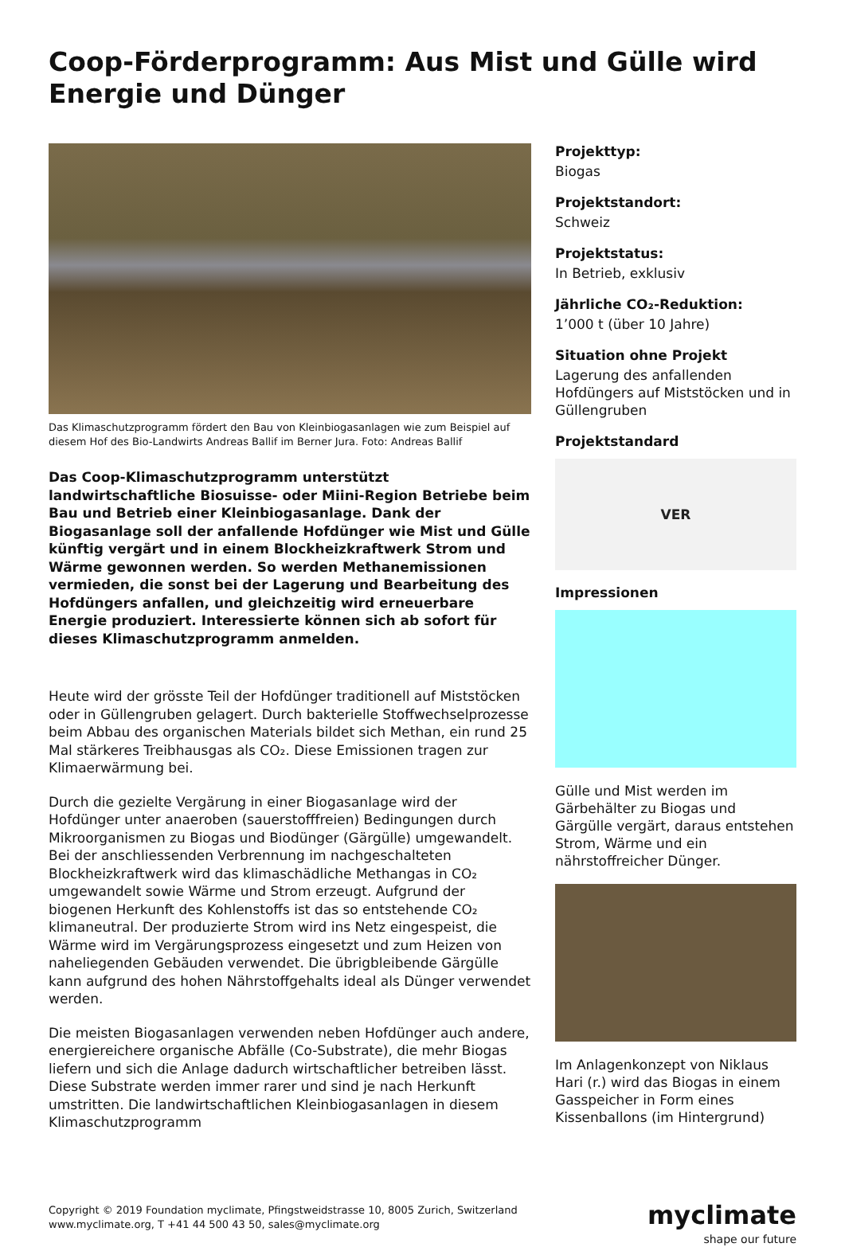Coop-Förderprogramm: Aus Mist und Gülle wird Energie und Dünger
Das Klimaschutzprogramm fördert den Bau von Kleinbiogasanlagen wie zum Beispiel auf diesem Hof des Bio-Landwirts Andreas Ballif im Berner Jura. Foto: Andreas Ballif
Das Coop-Klimaschutzprogramm unterstützt landwirtschaftliche Biosuisse- oder Miini-Region Betriebe beim Bau und Betrieb einer Kleinbiogasanlage. Dank der Biogasanlage soll der anfallende Hofdünger wie Mist und Gülle künftig vergärt und in einem Blockheizkraftwerk Strom und Wärme gewonnen werden. So werden Methanemissionen vermieden, die sonst bei der Lagerung und Bearbeitung des Hofdüngers anfallen, und gleichzeitig wird erneuerbare Energie produziert. Interessierte können sich ab sofort für dieses Klimaschutzprogramm anmelden.
Heute wird der grösste Teil der Hofdünger traditionell auf Miststöcken oder in Güllengruben gelagert. Durch bakterielle Stoffwechselprozesse beim Abbau des organischen Materials bildet sich Methan, ein rund 25 Mal stärkeres Treibhausgas als CO₂. Diese Emissionen tragen zur Klimaerwärmung bei.
Durch die gezielte Vergärung in einer Biogasanlage wird der Hofdünger unter anaeroben (sauerstofffreien) Bedingungen durch Mikroorganismen zu Biogas und Biodünger (Gärgülle) umgewandelt. Bei der anschliessenden Verbrennung im nachgeschalteten Blockheizkraftwerk wird das klimaschädliche Methangas in CO₂ umgewandelt sowie Wärme und Strom erzeugt. Aufgrund der biogenen Herkunft des Kohlenstoffs ist das so entstehende CO₂ klimaneutral. Der produzierte Strom wird ins Netz eingespeist, die Wärme wird im Vergärungsprozess eingesetzt und zum Heizen von naheliegenden Gebäuden verwendet. Die übrigbleibende Gärgülle kann aufgrund des hohen Nährstoffgehalts ideal als Dünger verwendet werden.
Die meisten Biogasanlagen verwenden neben Hofdünger auch andere, energiereichere organische Abfälle (Co-Substrate), die mehr Biogas liefern und sich die Anlage dadurch wirtschaftlicher betreiben lässt. Diese Substrate werden immer rarer und sind je nach Herkunft umstritten. Die landwirtschaftlichen Kleinbiogasanlagen in diesem Klimaschutzprogramm
Projekttyp:
Biogas
Projektstandort:
Schweiz
Projektstatus:
In Betrieb, exklusiv
Jährliche CO₂-Reduktion:
1’000 t (über 10 Jahre)
Situation ohne Projekt
Lagerung des anfallenden Hofdüngers auf Miststöcken und in Güllengruben
Projektstandard
VER
Impressionen
Gülle und Mist werden im Gärbehälter zu Biogas und Gärgülle vergärt, daraus entstehen Strom, Wärme und ein nährstoffreicher Dünger.
Im Anlagenkonzept von Niklaus Hari (r.) wird das Biogas in einem Gasspeicher in Form eines Kissenballons (im Hintergrund)
Copyright © 2019 Foundation myclimate, Pfingstweidstrasse 10, 8005 Zurich, Switzerland
www.myclimate.org, T +41 44 500 43 50, sales@myclimate.org
myclimate
shape our future